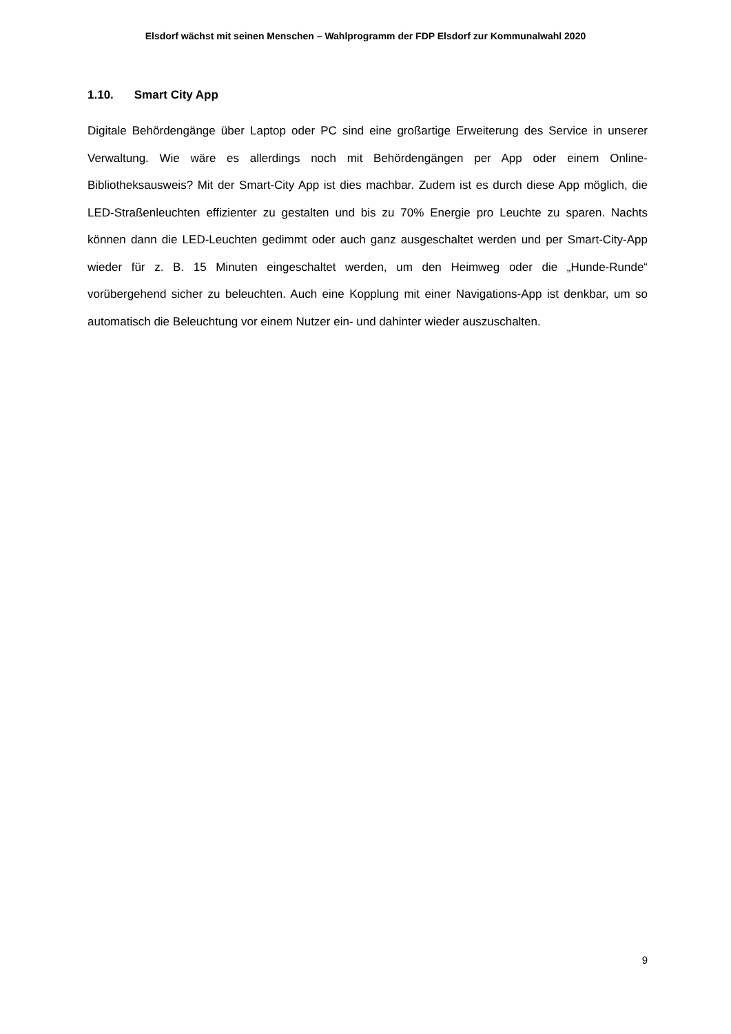Elsdorf wächst mit seinen Menschen – Wahlprogramm der FDP Elsdorf zur Kommunalwahl 2020
1.10. Smart City App
Digitale Behördengänge über Laptop oder PC sind eine großartige Erweiterung des Service in unserer Verwaltung. Wie wäre es allerdings noch mit Behördengängen per App oder einem Online-Bibliotheksausweis? Mit der Smart-City App ist dies machbar. Zudem ist es durch diese App möglich, die LED-Straßenleuchten effizienter zu gestalten und bis zu 70% Energie pro Leuchte zu sparen. Nachts können dann die LED-Leuchten gedimmt oder auch ganz ausgeschaltet werden und per Smart-City-App wieder für z. B. 15 Minuten eingeschaltet werden, um den Heimweg oder die „Hunde-Runde“ vorübergehend sicher zu beleuchten. Auch eine Kopplung mit einer Navigations-App ist denkbar, um so automatisch die Beleuchtung vor einem Nutzer ein- und dahinter wieder auszuschalten.
9